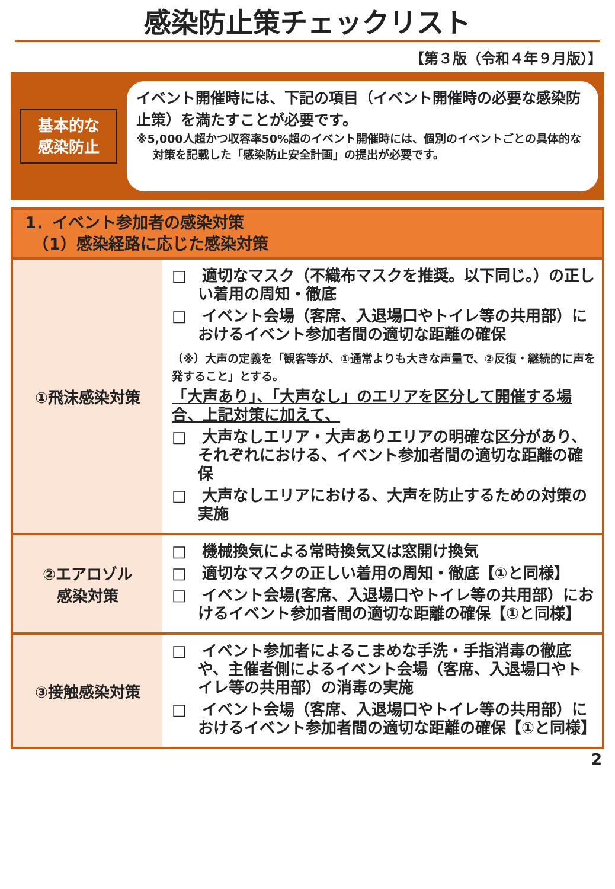感染防止策チェックリスト
【第３版（令和４年９月版）】
基本的な
感染防止
イベント開催時には、下記の項目（イベント開催時の必要な感染防止策）を満たすことが必要です。
※5,000人超かつ収容率50%超のイベント開催時には、個別のイベントごとの具体的な対策を記載した「感染防止安全計画」の提出が必要です。
| 1．イベント参加者の感染対策 （1）感染経路に応じた感染対策 | |
| --- | --- |
| ①飛沫感染対策 | □ 適切なマスク（不織布マスクを推奨。以下同じ。）の正しい着用の周知・徹底 □ イベント会場（客席、入退場口やトイレ等の共用部）におけるイベント参加者間の適切な距離の確保 （※）大声の定義を「観客等が、①通常よりも大きな声量で、②反復・継続的に声を発すること」とする。 「大声あり」、「大声なし」のエリアを区分して開催する場合、上記対策に加えて、 □ 大声なしエリア・大声ありエリアの明確な区分があり、それぞれにおける、イベント参加者間の適切な距離の確保 □ 大声なしエリアにおける、大声を防止するための対策の実施 |
| ②エアロゾル 感染対策 | □ 機械換気による常時換気又は窓開け換気 □ 適切なマスクの正しい着用の周知・徹底【①と同様】 □ イベント会場(客席、入退場口やトイレ等の共用部）におけるイベント参加者間の適切な距離の確保【①と同様】 |
| ③接触感染対策 | □ イベント参加者によるこまめな手洗・手指消毒の徹底や、主催者側によるイベント会場（客席、入退場口やトイレ等の共用部）の消毒の実施 □ イベント会場（客席、入退場口やトイレ等の共用部）におけるイベント参加者間の適切な距離の確保【①と同様】 |
2